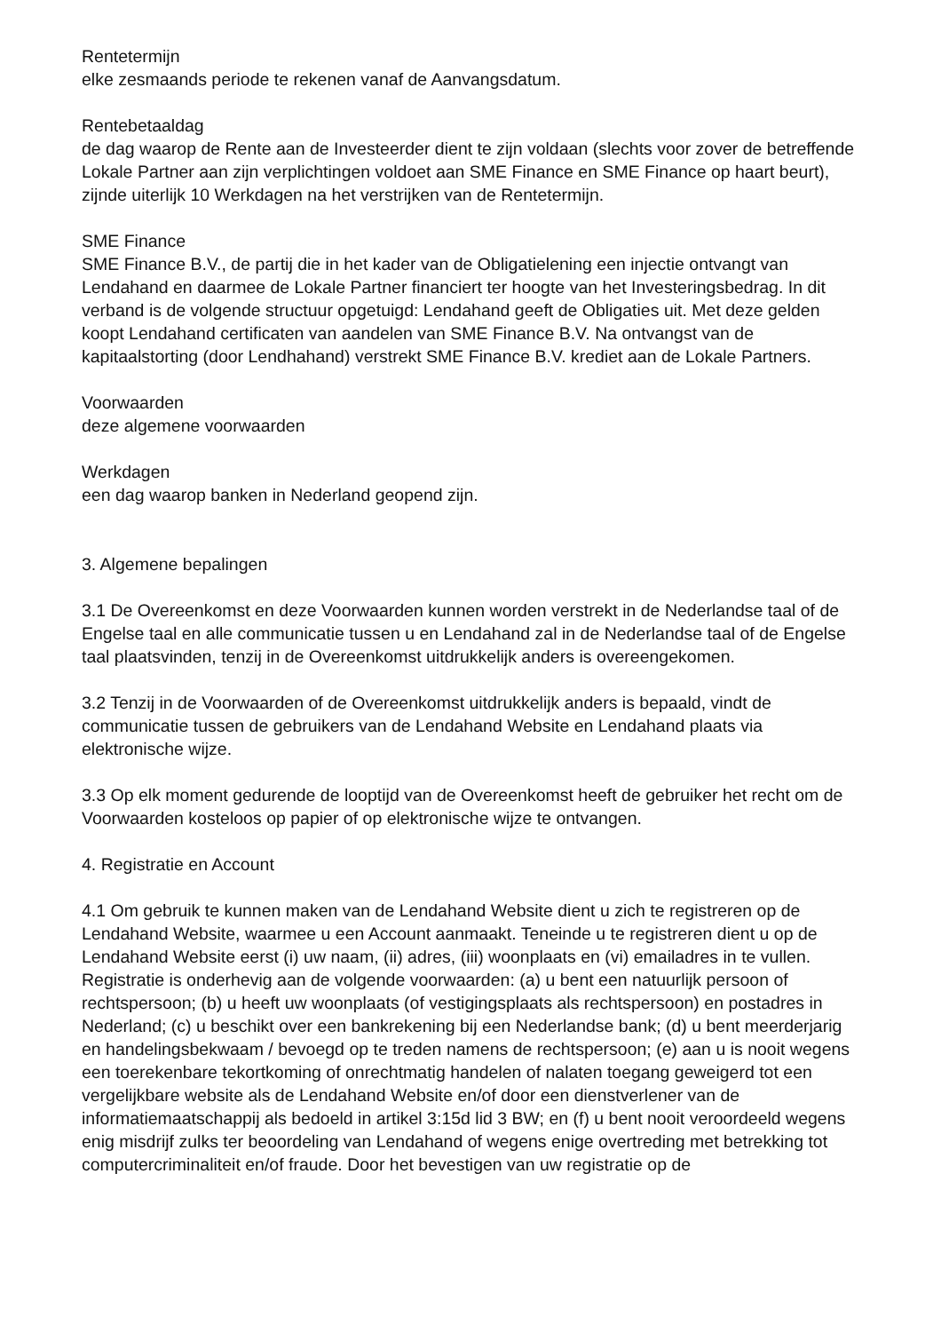Rentetermijn
elke zesmaands periode te rekenen vanaf de Aanvangsdatum.
Rentebetaaldag
de dag waarop de Rente aan de Investeerder dient te zijn voldaan (slechts voor zover de betreffende Lokale Partner aan zijn verplichtingen voldoet aan SME Finance en SME Finance op haart beurt), zijnde uiterlijk 10 Werkdagen na het verstrijken van de Rentetermijn.
SME Finance
SME Finance B.V., de partij die in het kader van de Obligatielening een injectie ontvangt van Lendahand en daarmee de Lokale Partner financiert ter hoogte van het Investeringsbedrag. In dit verband is de volgende structuur opgetuigd: Lendahand geeft de Obligaties uit. Met deze gelden koopt Lendahand certificaten van aandelen van SME Finance B.V. Na ontvangst van de kapitaalstorting (door Lendhahand) verstrekt SME Finance B.V. krediet aan de Lokale Partners.
Voorwaarden
deze algemene voorwaarden
Werkdagen
een dag waarop banken in Nederland geopend zijn.
3. Algemene bepalingen
3.1 De Overeenkomst en deze Voorwaarden kunnen worden verstrekt in de Nederlandse taal of de Engelse taal en alle communicatie tussen u en Lendahand zal in de Nederlandse taal of de Engelse taal plaatsvinden, tenzij in de Overeenkomst uitdrukkelijk anders is overeengekomen.
3.2 Tenzij in de Voorwaarden of de Overeenkomst uitdrukkelijk anders is bepaald, vindt de communicatie tussen de gebruikers van de Lendahand Website en Lendahand plaats via elektronische wijze.
3.3 Op elk moment gedurende de looptijd van de Overeenkomst heeft de gebruiker het recht om de Voorwaarden kosteloos op papier of op elektronische wijze te ontvangen.
4. Registratie en Account
4.1 Om gebruik te kunnen maken van de Lendahand Website dient u zich te registreren op de Lendahand Website, waarmee u een Account aanmaakt. Teneinde u te registreren dient u op de Lendahand Website eerst (i) uw naam, (ii) adres, (iii) woonplaats en (vi) emailadres in te vullen. Registratie is onderhevig aan de volgende voorwaarden: (a) u bent een natuurlijk persoon of rechtspersoon; (b) u heeft uw woonplaats (of vestigingsplaats als rechtspersoon) en postadres in Nederland; (c) u beschikt over een bankrekening bij een Nederlandse bank; (d) u bent meerderjarig en handelingsbekwaam / bevoegd op te treden namens de rechtspersoon; (e) aan u is nooit wegens een toerekenbare tekortkoming of onrechtmatig handelen of nalaten toegang geweigerd tot een vergelijkbare website als de Lendahand Website en/of door een dienstverlener van de informatiemaatschappij als bedoeld in artikel 3:15d lid 3 BW; en (f) u bent nooit veroordeeld wegens enig misdrijf zulks ter beoordeling van Lendahand of wegens enige overtreding met betrekking tot computercriminaliteit en/of fraude. Door het bevestigen van uw registratie op de